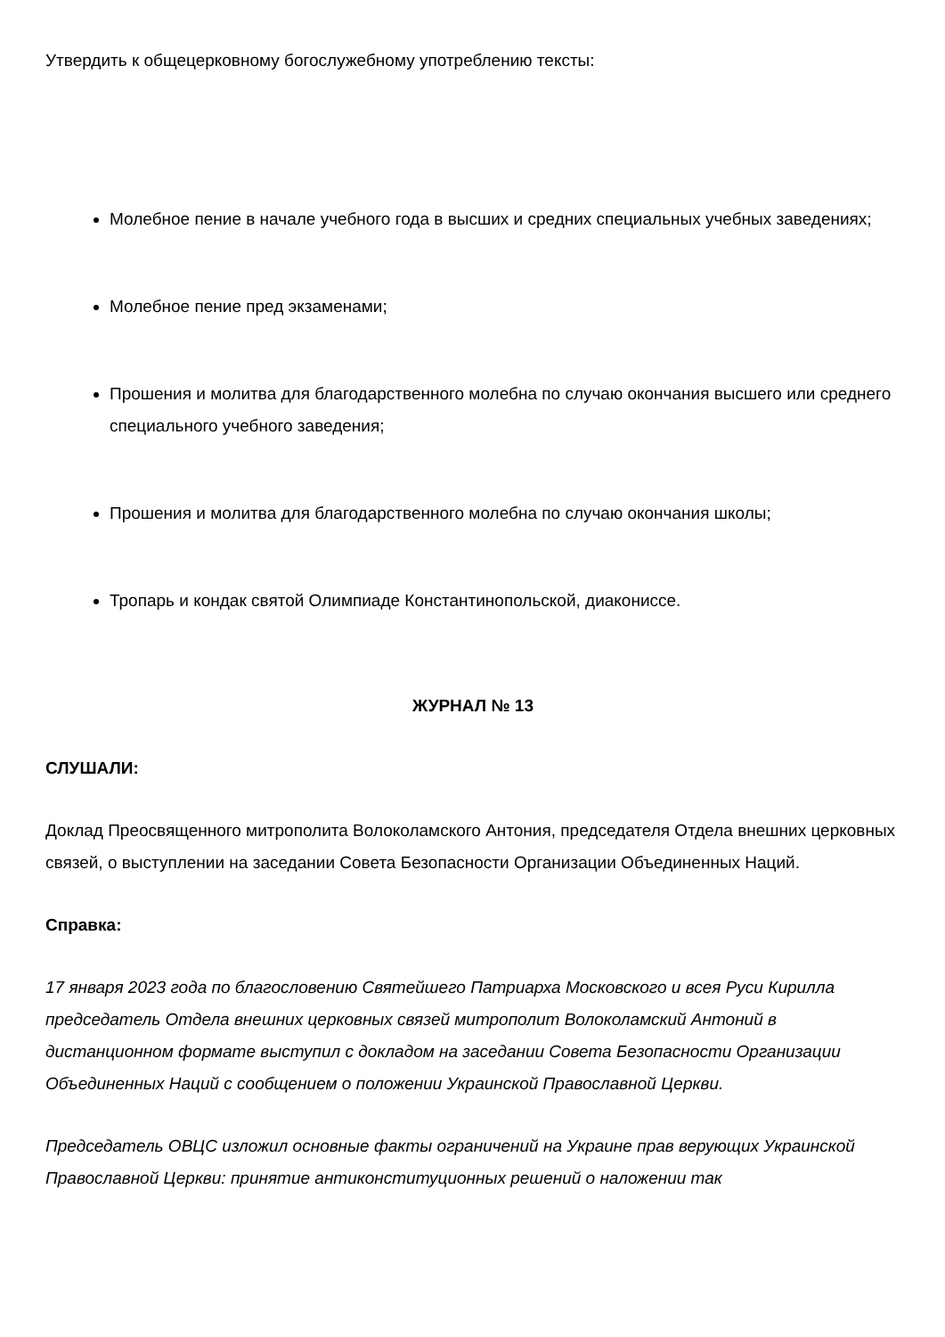Утвердить к общецерковному богослужебному употреблению тексты:
Молебное пение в начале учебного года в высших и средних специальных учебных заведениях;
Молебное пение пред экзаменами;
Прошения и молитва для благодарственного молебна по случаю окончания высшего или среднего специального учебного заведения;
Прошения и молитва для благодарственного молебна по случаю окончания школы;
Тропарь и кондак святой Олимпиаде Константинопольской, диакониссе.
ЖУРНАЛ № 13
СЛУШАЛИ:
Доклад Преосвященного митрополита Волоколамского Антония, председателя Отдела внешних церковных связей, о выступлении на заседании Совета Безопасности Организации Объединенных Наций.
Справка:
17 января 2023 года по благословению Святейшего Патриарха Московского и всея Руси Кирилла председатель Отдела внешних церковных связей митрополит Волоколамский Антоний в дистанционном формате выступил с докладом на заседании Совета Безопасности Организации Объединенных Наций с сообщением о положении Украинской Православной Церкви.
Председатель ОВЦС изложил основные факты ограничений на Украине прав верующих Украинской Православной Церкви: принятие антиконституционных решений о наложении так